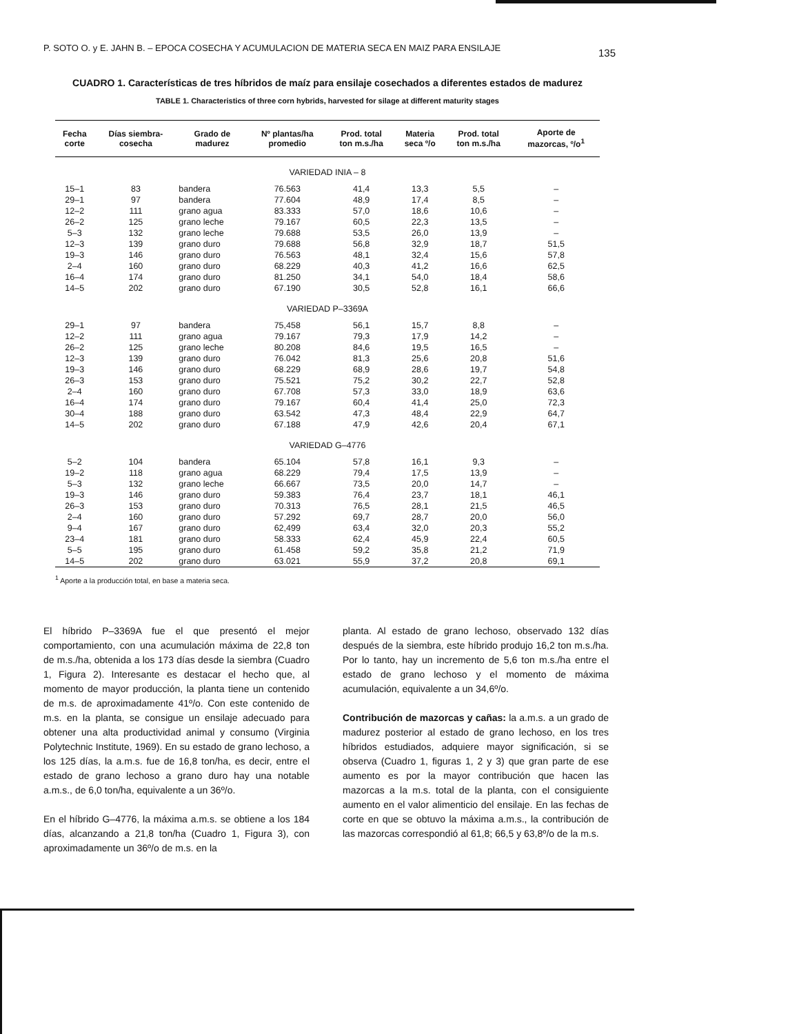P. SOTO O. y E. JAHN B. – EPOCA COSECHA Y ACUMULACION DE MATERIA SECA EN MAIZ PARA ENSILAJE 135
CUADRO 1. Características de tres híbridos de maíz para ensilaje cosechados a diferentes estados de madurez
TABLE 1. Characteristics of three corn hybrids, harvested for silage at different maturity stages
| Fecha corte | Días siembra- cosecha | Grado de madurez | Nº plantas/ha promedio | Prod. total ton m.s./ha | Materia seca º/o | Prod. total ton m.s./ha | Aporte de mazorcas, º/o<sup>1</sup> |
| --- | --- | --- | --- | --- | --- | --- | --- |
| VARIEDAD INIA – 8 | | | | | | | |
| 15–1 | 83 | bandera | 76.563 | 41,4 | 13,3 | 5,5 | – |
| 29–1 | 97 | bandera | 77.604 | 48,9 | 17,4 | 8,5 | – |
| 12–2 | 111 | grano agua | 83.333 | 57,0 | 18,6 | 10,6 | – |
| 26–2 | 125 | grano leche | 79.167 | 60,5 | 22,3 | 13,5 | – |
| 5–3 | 132 | grano leche | 79.688 | 53,5 | 26,0 | 13,9 | – |
| 12–3 | 139 | grano duro | 79.688 | 56,8 | 32,9 | 18,7 | 51,5 |
| 19–3 | 146 | grano duro | 76.563 | 48,1 | 32,4 | 15,6 | 57,8 |
| 2–4 | 160 | grano duro | 68.229 | 40,3 | 41,2 | 16,6 | 62,5 |
| 16–4 | 174 | grano duro | 81.250 | 34,1 | 54,0 | 18,4 | 58,6 |
| 14–5 | 202 | grano duro | 67.190 | 30,5 | 52,8 | 16,1 | 66,6 |
| VARIEDAD P–3369A | | | | | | | |
| 29–1 | 97 | bandera | 75,458 | 56,1 | 15,7 | 8,8 | – |
| 12–2 | 111 | grano agua | 79.167 | 79,3 | 17,9 | 14,2 | – |
| 26–2 | 125 | grano leche | 80.208 | 84,6 | 19,5 | 16,5 | – |
| 12–3 | 139 | grano duro | 76.042 | 81,3 | 25,6 | 20,8 | 51,6 |
| 19–3 | 146 | grano duro | 68.229 | 68,9 | 28,6 | 19,7 | 54,8 |
| 26–3 | 153 | grano duro | 75.521 | 75,2 | 30,2 | 22,7 | 52,8 |
| 2–4 | 160 | grano duro | 67.708 | 57,3 | 33,0 | 18,9 | 63,6 |
| 16–4 | 174 | grano duro | 79.167 | 60,4 | 41,4 | 25,0 | 72,3 |
| 30–4 | 188 | grano duro | 63.542 | 47,3 | 48,4 | 22,9 | 64,7 |
| 14–5 | 202 | grano duro | 67.188 | 47,9 | 42,6 | 20,4 | 67,1 |
| VARIEDAD G–4776 | | | | | | | |
| 5–2 | 104 | bandera | 65.104 | 57,8 | 16,1 | 9,3 | – |
| 19–2 | 118 | grano agua | 68.229 | 79,4 | 17,5 | 13,9 | – |
| 5–3 | 132 | grano leche | 66.667 | 73,5 | 20,0 | 14,7 | – |
| 19–3 | 146 | grano duro | 59.383 | 76,4 | 23,7 | 18,1 | 46,1 |
| 26–3 | 153 | grano duro | 70.313 | 76,5 | 28,1 | 21,5 | 46,5 |
| 2–4 | 160 | grano duro | 57.292 | 69,7 | 28,7 | 20,0 | 56,0 |
| 9–4 | 167 | grano duro | 62,499 | 63,4 | 32,0 | 20,3 | 55,2 |
| 23–4 | 181 | grano duro | 58.333 | 62,4 | 45,9 | 22,4 | 60,5 |
| 5–5 | 195 | grano duro | 61.458 | 59,2 | 35,8 | 21,2 | 71,9 |
| 14–5 | 202 | grano duro | 63.021 | 55,9 | 37,2 | 20,8 | 69,1 |
<sup>1</sup> Aporte a la producción total, en base a materia seca.
El híbrido P–3369A fue el que presentó el mejor comportamiento, con una acumulación máxima de 22,8 ton de m.s./ha, obtenida a los 173 días desde la siembra (Cuadro 1, Figura 2). Interesante es destacar el hecho que, al momento de mayor producción, la planta tiene un contenido de m.s. de aproximadamente 41º/o. Con este contenido de m.s. en la planta, se consigue un ensilaje adecuado para obtener una alta productividad animal y consumo (Virginia Polytechnic Institute, 1969). En su estado de grano lechoso, a los 125 días, la a.m.s. fue de 16,8 ton/ha, es decir, entre el estado de grano lechoso a grano duro hay una notable a.m.s., de 6,0 ton/ha, equivalente a un 36º/o.
En el híbrido G–4776, la máxima a.m.s. se obtiene a los 184 días, alcanzando a 21,8 ton/ha (Cuadro 1, Figura 3), con aproximadamente un 36º/o de m.s. en la
planta. Al estado de grano lechoso, observado 132 días después de la siembra, este híbrido produjo 16,2 ton m.s./ha. Por lo tanto, hay un incremento de 5,6 ton m.s./ha entre el estado de grano lechoso y el momento de máxima acumulación, equivalente a un 34,6º/o.
Contribución de mazorcas y cañas: la a.m.s. a un grado de madurez posterior al estado de grano lechoso, en los tres híbridos estudiados, adquiere mayor significación, si se observa (Cuadro 1, figuras 1, 2 y 3) que gran parte de ese aumento es por la mayor contribución que hacen las mazorcas a la m.s. total de la planta, con el consiguiente aumento en el valor alimenticio del ensilaje. En las fechas de corte en que se obtuvo la máxima a.m.s., la contribución de las mazorcas correspondió al 61,8; 66,5 y 63,8º/o de la m.s.